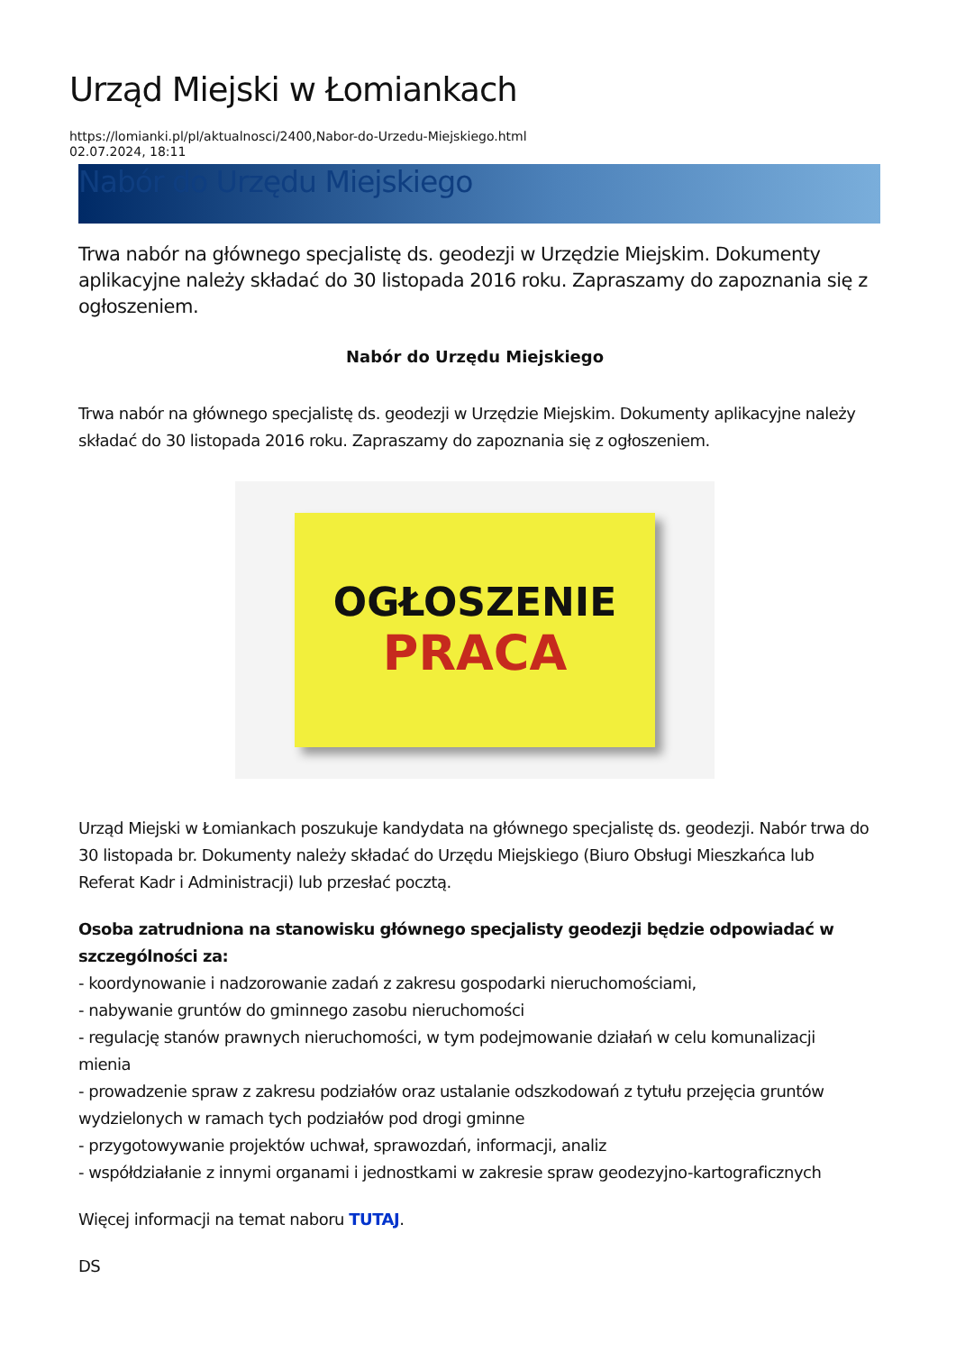Urząd Miejski w Łomiankach
https://lomianki.pl/pl/aktualnosci/2400,Nabor-do-Urzedu-Miejskiego.html
02.07.2024, 18:11
Nabór do Urzędu Miejskiego
Trwa nabór na głównego specjalistę ds. geodezji w Urzędzie Miejskim. Dokumenty aplikacyjne należy składać do 30 listopada 2016 roku. Zapraszamy do zapoznania się z ogłoszeniem.
Nabór do Urzędu Miejskiego
Trwa nabór na głównego specjalistę ds. geodezji w Urzędzie Miejskim. Dokumenty aplikacyjne należy składać do 30 listopada 2016 roku. Zapraszamy do zapoznania się z ogłoszeniem.
OGŁOSZENIE
PRACA
Urząd Miejski w Łomiankach poszukuje kandydata na głównego specjalistę ds. geodezji. Nabór trwa do 30 listopada br. Dokumenty należy składać do Urzędu Miejskiego (Biuro Obsługi Mieszkańca lub Referat Kadr i Administracji) lub przesłać pocztą.
Osoba zatrudniona na stanowisku głównego specjalisty geodezji będzie odpowiadać w szczególności za:
- koordynowanie i nadzorowanie zadań z zakresu gospodarki nieruchomościami,
- nabywanie gruntów do gminnego zasobu nieruchomości
- regulację stanów prawnych nieruchomości, w tym podejmowanie działań w celu komunalizacji mienia
- prowadzenie spraw z zakresu podziałów oraz ustalanie odszkodowań z tytułu przejęcia gruntów wydzielonych w ramach tych podziałów pod drogi gminne
- przygotowywanie projektów uchwał, sprawozdań, informacji, analiz
- współdziałanie z innymi organami i jednostkami w zakresie spraw geodezyjno-kartograficznych
Więcej informacji na temat naboru TUTAJ.
DS